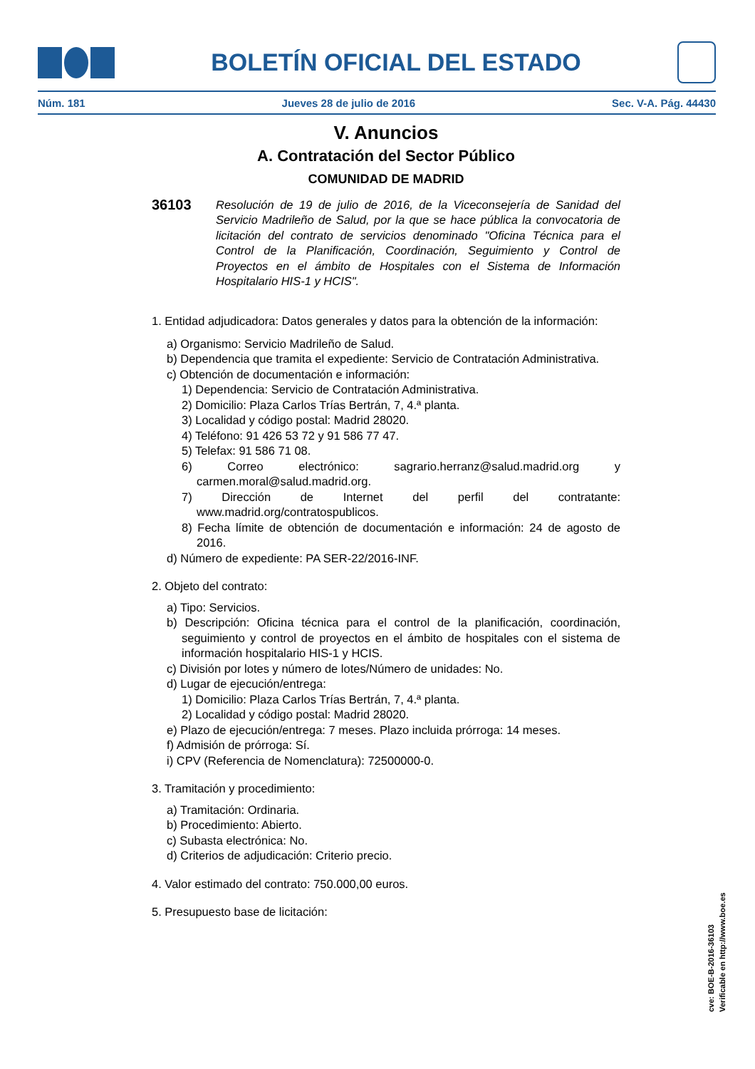BOLETÍN OFICIAL DEL ESTADO
Núm. 181 Jueves 28 de julio de 2016 Sec. V-A. Pág. 44430
V. Anuncios
A. Contratación del Sector Público
COMUNIDAD DE MADRID
36103
Resolución de 19 de julio de 2016, de la Viceconsejería de Sanidad del Servicio Madrileño de Salud, por la que se hace pública la convocatoria de licitación del contrato de servicios denominado "Oficina Técnica para el Control de la Planificación, Coordinación, Seguimiento y Control de Proyectos en el ámbito de Hospitales con el Sistema de Información Hospitalario HIS-1 y HCIS".
1. Entidad adjudicadora: Datos generales y datos para la obtención de la información:
a) Organismo: Servicio Madrileño de Salud.
b) Dependencia que tramita el expediente: Servicio de Contratación Administrativa.
c) Obtención de documentación e información:
1) Dependencia: Servicio de Contratación Administrativa.
2) Domicilio: Plaza Carlos Trías Bertrán, 7, 4.ª planta.
3) Localidad y código postal: Madrid 28020.
4) Teléfono: 91 426 53 72 y 91 586 77 47.
5) Telefax: 91 586 71 08.
6) Correo electrónico: sagrario.herranz@salud.madrid.org y carmen.moral@salud.madrid.org.
7) Dirección de Internet del perfil del contratante: www.madrid.org/contratospublicos.
8) Fecha límite de obtención de documentación e información: 24 de agosto de 2016.
d) Número de expediente: PA SER-22/2016-INF.
2. Objeto del contrato:
a) Tipo: Servicios.
b) Descripción: Oficina técnica para el control de la planificación, coordinación, seguimiento y control de proyectos en el ámbito de hospitales con el sistema de información hospitalario HIS-1 y HCIS.
c) División por lotes y número de lotes/Número de unidades: No.
d) Lugar de ejecución/entrega:
1) Domicilio: Plaza Carlos Trías Bertrán, 7, 4.ª planta.
2) Localidad y código postal: Madrid 28020.
e) Plazo de ejecución/entrega: 7 meses. Plazo incluida prórroga: 14 meses.
f) Admisión de prórroga: Sí.
i) CPV (Referencia de Nomenclatura): 72500000-0.
3. Tramitación y procedimiento:
a) Tramitación: Ordinaria.
b) Procedimiento: Abierto.
c) Subasta electrónica: No.
d) Criterios de adjudicación: Criterio precio.
4. Valor estimado del contrato: 750.000,00 euros.
5. Presupuesto base de licitación:
cve: BOE-B-2016-36103
Verificable en http://www.boe.es